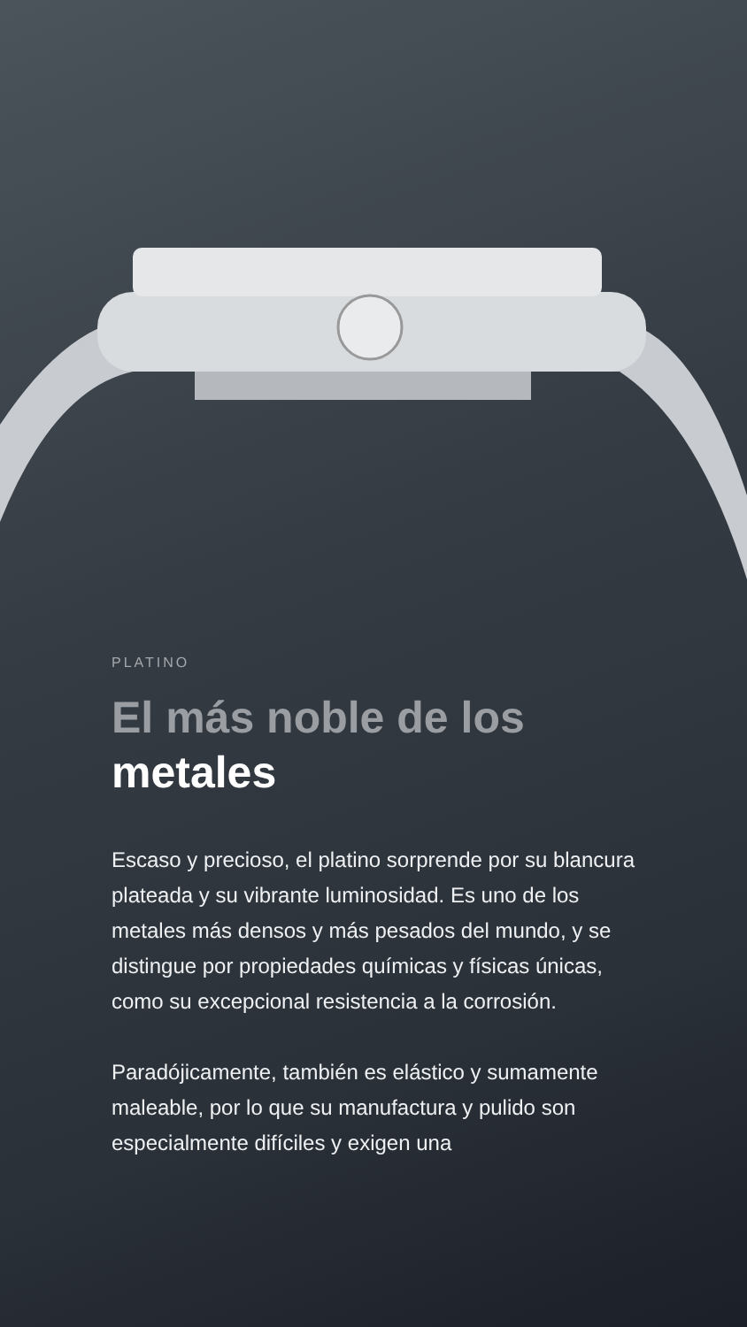PLATINO
El más noble de los metales
Escaso y precioso, el platino sorprende por su blancura plateada y su vibrante luminosidad. Es uno de los metales más densos y más pesados del mundo, y se distingue por propiedades químicas y físicas únicas, como su excepcional resistencia a la corrosión.
Paradójicamente, también es elástico y sumamente maleable, por lo que su manufactura y pulido son especialmente difíciles y exigen una